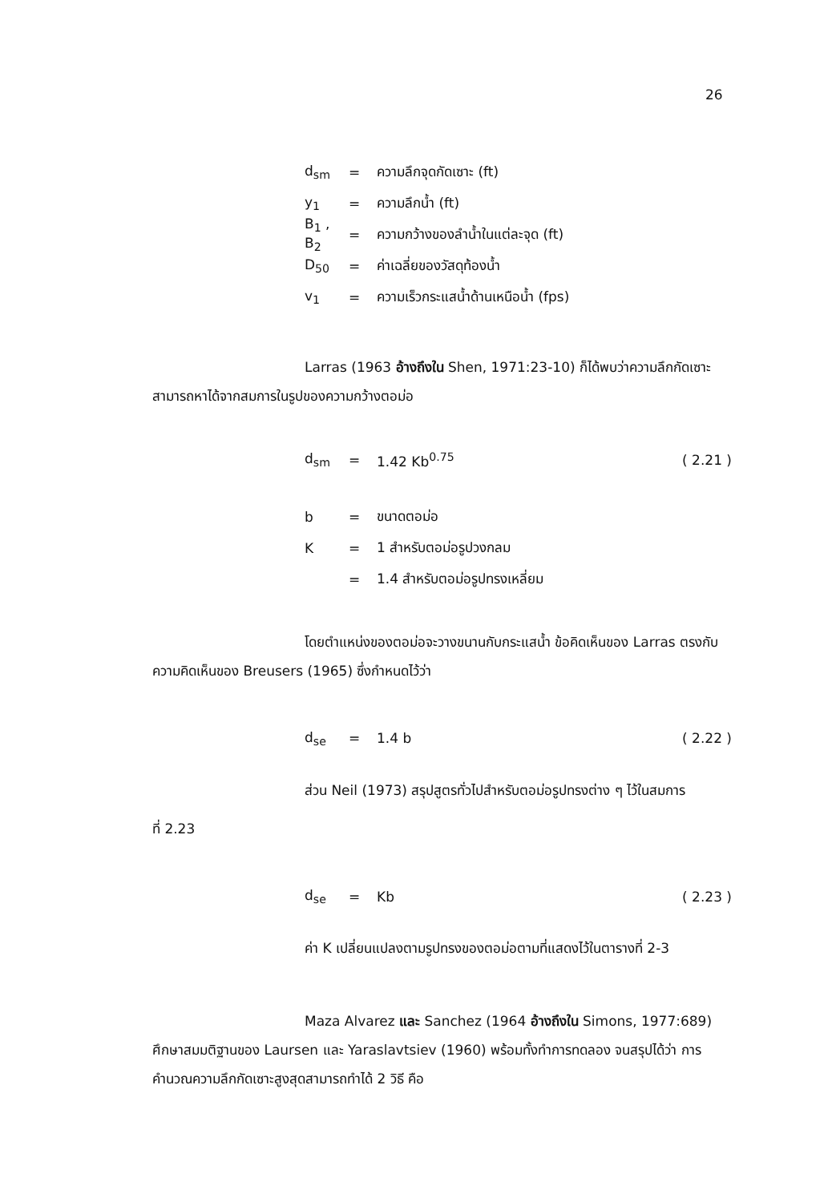26
d<sub>sm</sub> = ความลึกจุดกัดเซาะ (ft)
y<sub>1</sub> = ความลึกน้ำ (ft)
B<sub>1</sub> , B<sub>2</sub> = ความกว้างของลำน้ำในแต่ละจุด (ft)
D<sub>50</sub> = ค่าเฉลี่ยของวัสดุท้องน้ำ
v<sub>1</sub> = ความเร็วกระแสน้ำด้านเหนือน้ำ (fps)
Larras (1963 อ้างถึงใน Shen, 1971:23-10) ก็ได้พบว่าความลึกกัดเซาะสามารถหาได้จากสมการในรูปของความกว้างตอม่อ
d<sub>sm</sub> = 1.42 Kb<sup>0.75</sup> ( 2.21 )
b = ขนาดตอม่อ
K = 1 สำหรับตอม่อรูปวงกลม
= 1.4 สำหรับตอม่อรูปทรงเหลี่ยม
โดยตำแหน่งของตอม่อจะวางขนานกับกระแสน้ำ ข้อคิดเห็นของ Larras ตรงกับความคิดเห็นของ Breusers (1965) ซึ่งกำหนดไว้ว่า
d<sub>se</sub> = 1.4 b ( 2.22 )
ส่วน Neil (1973) สรุปสูตรทั่วไปสำหรับตอม่อรูปทรงต่าง ๆ ไว้ในสมการ
ที่ 2.23
d<sub>se</sub> = Kb ( 2.23 )
ค่า K เปลี่ยนแปลงตามรูปทรงของตอม่อตามที่แสดงไว้ในตารางที่ 2-3
Maza Alvarez และ Sanchez (1964 อ้างถึงใน Simons, 1977:689) ศึกษาสมมติฐานของ Laursen และ Yaraslavtsiev (1960) พร้อมทั้งทำการทดลอง จนสรุปได้ว่า การคำนวณความลึกกัดเซาะสูงสุดสามารถทำได้ 2 วิธี คือ